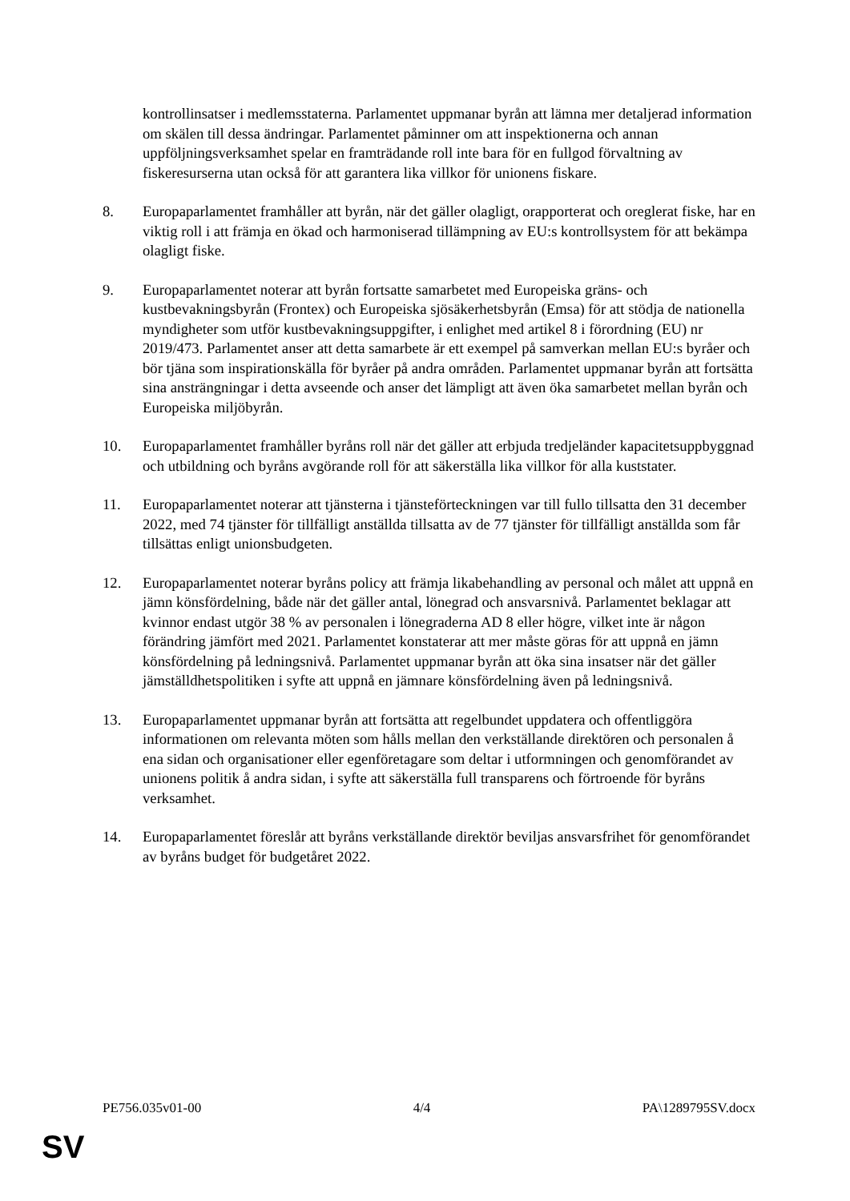kontrollinsatser i medlemsstaterna. Parlamentet uppmanar byrån att lämna mer detaljerad information om skälen till dessa ändringar. Parlamentet påminner om att inspektionerna och annan uppföljningsverksamhet spelar en framträdande roll inte bara för en fullgod förvaltning av fiskeresurserna utan också för att garantera lika villkor för unionens fiskare.
8. Europaparlamentet framhåller att byrån, när det gäller olagligt, orapporterat och oreglerat fiske, har en viktig roll i att främja en ökad och harmoniserad tillämpning av EU:s kontrollsystem för att bekämpa olagligt fiske.
9. Europaparlamentet noterar att byrån fortsatte samarbetet med Europeiska gräns- och kustbevakningsbyrån (Frontex) och Europeiska sjösäkerhetsbyrån (Emsa) för att stödja de nationella myndigheter som utför kustbevakningsuppgifter, i enlighet med artikel 8 i förordning (EU) nr 2019/473. Parlamentet anser att detta samarbete är ett exempel på samverkan mellan EU:s byråer och bör tjäna som inspirationskälla för byråer på andra områden. Parlamentet uppmanar byrån att fortsätta sina ansträngningar i detta avseende och anser det lämpligt att även öka samarbetet mellan byrån och Europeiska miljöbyrån.
10. Europaparlamentet framhåller byråns roll när det gäller att erbjuda tredjeländer kapacitetsuppbyggnad och utbildning och byråns avgörande roll för att säkerställa lika villkor för alla kuststater.
11. Europaparlamentet noterar att tjänsterna i tjänsteförteckningen var till fullo tillsatta den 31 december 2022, med 74 tjänster för tillfälligt anställda tillsatta av de 77 tjänster för tillfälligt anställda som får tillsättas enligt unionsbudgeten.
12. Europaparlamentet noterar byråns policy att främja likabehandling av personal och målet att uppnå en jämn könsfördelning, både när det gäller antal, lönegrad och ansvarsnivå. Parlamentet beklagar att kvinnor endast utgör 38 % av personalen i lönegraderna AD 8 eller högre, vilket inte är någon förändring jämfört med 2021. Parlamentet konstaterar att mer måste göras för att uppnå en jämn könsfördelning på ledningsnivå. Parlamentet uppmanar byrån att öka sina insatser när det gäller jämställdhetspolitiken i syfte att uppnå en jämnare könsfördelning även på ledningsnivå.
13. Europaparlamentet uppmanar byrån att fortsätta att regelbundet uppdatera och offentliggöra informationen om relevanta möten som hålls mellan den verkställande direktören och personalen å ena sidan och organisationer eller egenföretagare som deltar i utformningen och genomförandet av unionens politik å andra sidan, i syfte att säkerställa full transparens och förtroende för byråns verksamhet.
14. Europaparlamentet föreslår att byråns verkställande direktör beviljas ansvarsfrihet för genomförandet av byråns budget för budgetåret 2022.
PE756.035v01-00 4/4 PA\1289795SV.docx
SV